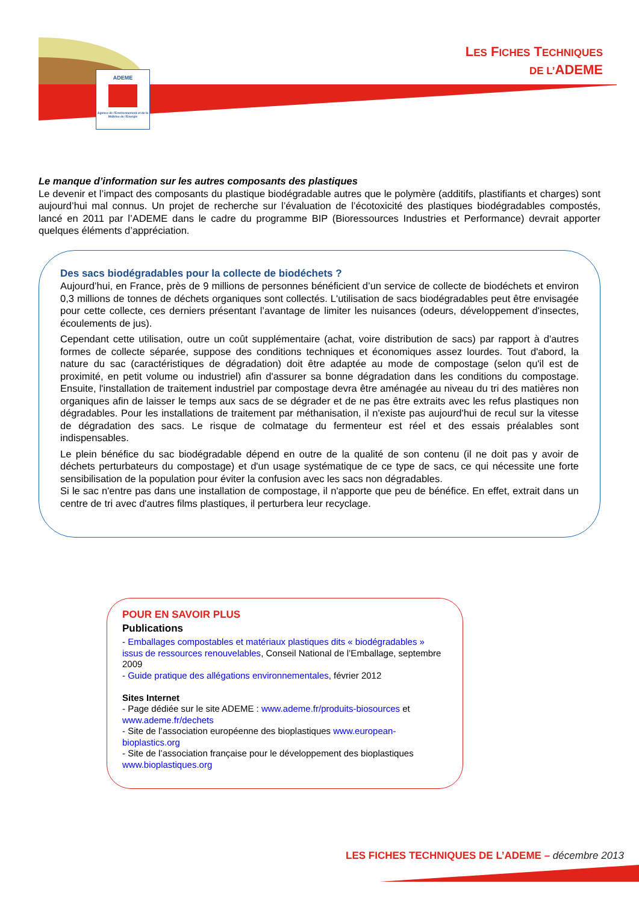ADEME
Agence de l'Environnement et de la Maîtrise de l'Energie
LES FICHES TECHNIQUES
DE L’ADEME
Le manque d’information sur les autres composants des plastiques
Le devenir et l’impact des composants du plastique biodégradable autres que le polymère (additifs, plastifiants et charges) sont aujourd’hui mal connus. Un projet de recherche sur l’évaluation de l’écotoxicité des plastiques biodégradables compostés, lancé en 2011 par l’ADEME dans le cadre du programme BIP (Bioressources Industries et Performance) devrait apporter quelques éléments d’appréciation.
Des sacs biodégradables pour la collecte de biodéchets ?
Aujourd’hui, en France, près de 9 millions de personnes bénéficient d’un service de collecte de biodéchets et environ 0,3 millions de tonnes de déchets organiques sont collectés. L'utilisation de sacs biodégradables peut être envisagée pour cette collecte, ces derniers présentant l’avantage de limiter les nuisances (odeurs, développement d'insectes, écoulements de jus).
Cependant cette utilisation, outre un coût supplémentaire (achat, voire distribution de sacs) par rapport à d'autres formes de collecte séparée, suppose des conditions techniques et économiques assez lourdes. Tout d'abord, la nature du sac (caractéristiques de dégradation) doit être adaptée au mode de compostage (selon qu'il est de proximité, en petit volume ou industriel) afin d'assurer sa bonne dégradation dans les conditions du compostage. Ensuite, l'installation de traitement industriel par compostage devra être aménagée au niveau du tri des matières non organiques afin de laisser le temps aux sacs de se dégrader et de ne pas être extraits avec les refus plastiques non dégradables. Pour les installations de traitement par méthanisation, il n'existe pas aujourd'hui de recul sur la vitesse de dégradation des sacs. Le risque de colmatage du fermenteur est réel et des essais préalables sont indispensables.
Le plein bénéfice du sac biodégradable dépend en outre de la qualité de son contenu (il ne doit pas y avoir de déchets perturbateurs du compostage) et d'un usage systématique de ce type de sacs, ce qui nécessite une forte sensibilisation de la population pour éviter la confusion avec les sacs non dégradables.
Si le sac n'entre pas dans une installation de compostage, il n'apporte que peu de bénéfice. En effet, extrait dans un centre de tri avec d'autres films plastiques, il perturbera leur recyclage.
POUR EN SAVOIR PLUS
Publications
- Emballages compostables et matériaux plastiques dits « biodégradables » issus de ressources renouvelables, Conseil National de l’Emballage, septembre 2009
- Guide pratique des allégations environnementales, février 2012
Sites Internet
- Page dédiée sur le site ADEME : www.ademe.fr/produits-biosources et www.ademe.fr/dechets
- Site de l’association européenne des bioplastiques www.european-bioplastics.org
- Site de l’association française pour le développement des bioplastiques www.bioplastiques.org
LES FICHES TECHNIQUES DE L’ADEME – décembre 2013